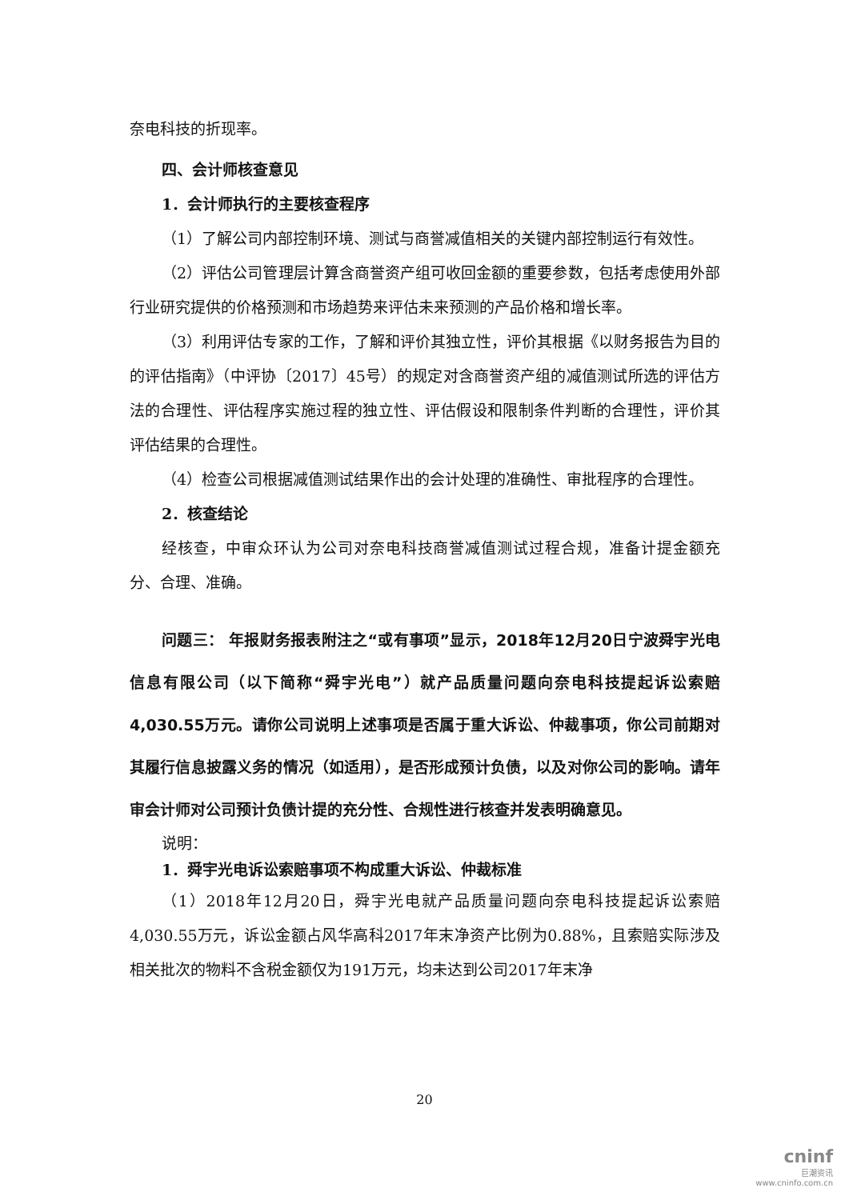奈电科技的折现率。
四、会计师核查意见
1．会计师执行的主要核查程序
（1）了解公司内部控制环境、测试与商誉减值相关的关键内部控制运行有效性。
（2）评估公司管理层计算含商誉资产组可收回金额的重要参数，包括考虑使用外部行业研究提供的价格预测和市场趋势来评估未来预测的产品价格和增长率。
（3）利用评估专家的工作，了解和评价其独立性，评价其根据《以财务报告为目的的评估指南》（中评协〔2017〕45号）的规定对含商誉资产组的减值测试所选的评估方法的合理性、评估程序实施过程的独立性、评估假设和限制条件判断的合理性，评价其评估结果的合理性。
（4）检查公司根据减值测试结果作出的会计处理的准确性、审批程序的合理性。
2．核查结论
经核查，中审众环认为公司对奈电科技商誉减值测试过程合规，准备计提金额充分、合理、准确。
问题三： 年报财务报表附注之“或有事项”显示，2018年12月20日宁波舜宇光电信息有限公司（以下简称“舜宇光电”）就产品质量问题向奈电科技提起诉讼索赔4,030.55万元。请你公司说明上述事项是否属于重大诉讼、仲裁事项，你公司前期对其履行信息披露义务的情况（如适用），是否形成预计负债，以及对你公司的影响。请年审会计师对公司预计负债计提的充分性、合规性进行核查并发表明确意见。
说明：
1．舜宇光电诉讼索赔事项不构成重大诉讼、仲裁标准
（1）2018年12月20日，舜宇光电就产品质量问题向奈电科技提起诉讼索赔4,030.55万元，诉讼金额占风华高科2017年末净资产比例为0.88%，且索赔实际涉及相关批次的物料不含税金额仅为191万元，均未达到公司2017年末净
20
cninf
巨潮资讯
www.cninfo.com.cn